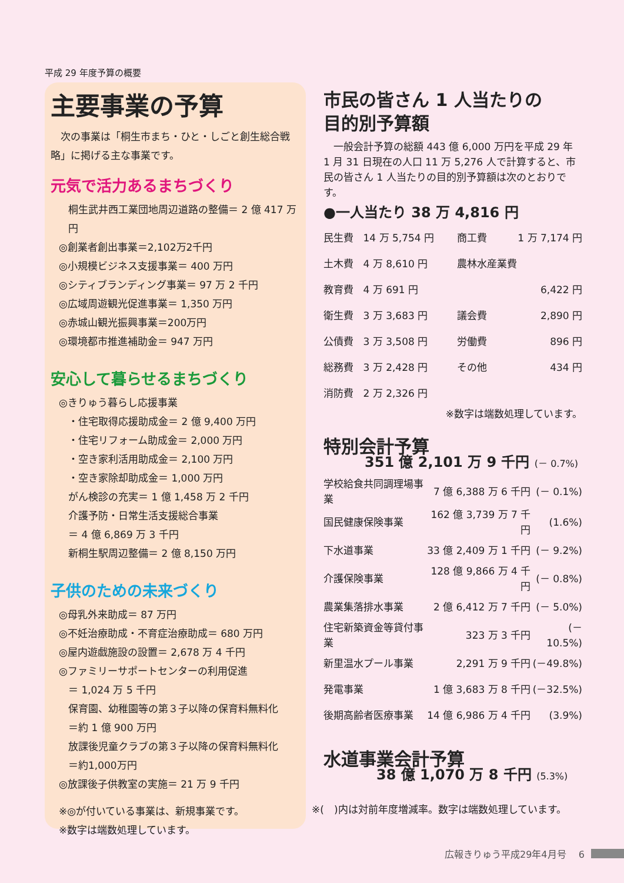平成 29 年度予算の概要
主要事業の予算
　次の事業は「桐生市まち・ひと・しごと創生総合戦略」に掲げる主な事業です。
元気で活力あるまちづくり
桐生武井西工業団地周辺道路の整備＝ 2 億 417 万円
◎創業者創出事業＝2,102万2千円
◎小規模ビジネス支援事業＝ 400 万円
◎シティブランディング事業＝ 97 万 2 千円
◎広域周遊観光促進事業＝ 1,350 万円
◎赤城山観光振興事業＝200万円
◎環境都市推進補助金＝ 947 万円
安心して暮らせるまちづくり
◎きりゅう暮らし応援事業
・住宅取得応援助成金＝ 2 億 9,400 万円
・住宅リフォーム助成金＝ 2,000 万円
・空き家利活用助成金＝ 2,100 万円
・空き家除却助成金＝ 1,000 万円
がん検診の充実＝ 1 億 1,458 万 2 千円
介護予防・日常生活支援総合事業
＝ 4 億 6,869 万 3 千円
新桐生駅周辺整備＝ 2 億 8,150 万円
子供のための未来づくり
◎母乳外来助成＝ 87 万円
◎不妊治療助成・不育症治療助成＝ 680 万円
◎屋内遊戯施設の設置＝ 2,678 万 4 千円
◎ファミリーサポートセンターの利用促進
＝ 1,024 万 5 千円
保育園、幼稚園等の第３子以降の保育料無料化
＝約 1 億 900 万円
放課後児童クラブの第３子以降の保育料無料化
＝約1,000万円
◎放課後子供教室の実施＝ 21 万 9 千円
※◎が付いている事業は、新規事業です。
※数字は端数処理しています。
市民の皆さん 1 人当たりの
目的別予算額
　一般会計予算の総額 443 億 6,000 万円を平成 29 年 1 月 31 日現在の人口 11 万 5,276 人で計算すると、市民の皆さん 1 人当たりの目的別予算額は次のとおりです。
●一人当たり 38 万 4,816 円
| 民生費 | 14 万 5,754 円 | 商工費 | 1 万 7,174 円 |
| 土木費 | 4 万 8,610 円 | 農林水産業費 | |
| 教育費 | 4 万 691 円 | | 6,422 円 |
| 衛生費 | 3 万 3,683 円 | 議会費 | 2,890 円 |
| 公債費 | 3 万 3,508 円 | 労働費 | 896 円 |
| 総務費 | 3 万 2,428 円 | その他 | 434 円 |
| 消防費 | 2 万 2,326 円 | | |
※数字は端数処理しています。
特別会計予算
351 億 2,101 万 9 千円 (－ 0.7%)
| 学校給食共同調理場事業 | 7 億 6,388 万 6 千円 | (－ 0.1%) |
| 国民健康保険事業 | 162 億 3,739 万 7 千円 | (1.6%) |
| 下水道事業 | 33 億 2,409 万 1 千円 | (－ 9.2%) |
| 介護保険事業 | 128 億 9,866 万 4 千円 | (－ 0.8%) |
| 農業集落排水事業 | 2 億 6,412 万 7 千円 | (－ 5.0%) |
| 住宅新築資金等貸付事業 | 323 万 3 千円 | (－ 10.5%) |
| 新里温水プール事業 | 2,291 万 9 千円 | (－49.8%) |
| 発電事業 | 1 億 3,683 万 8 千円 | (－32.5%) |
| 後期高齢者医療事業 | 14 億 6,986 万 4 千円 | (3.9%) |
水道事業会計予算
38 億 1,070 万 8 千円 (5.3%)
※(　)内は対前年度増減率。数字は端数処理しています。
広報きりゅう平成29年4月号　 6